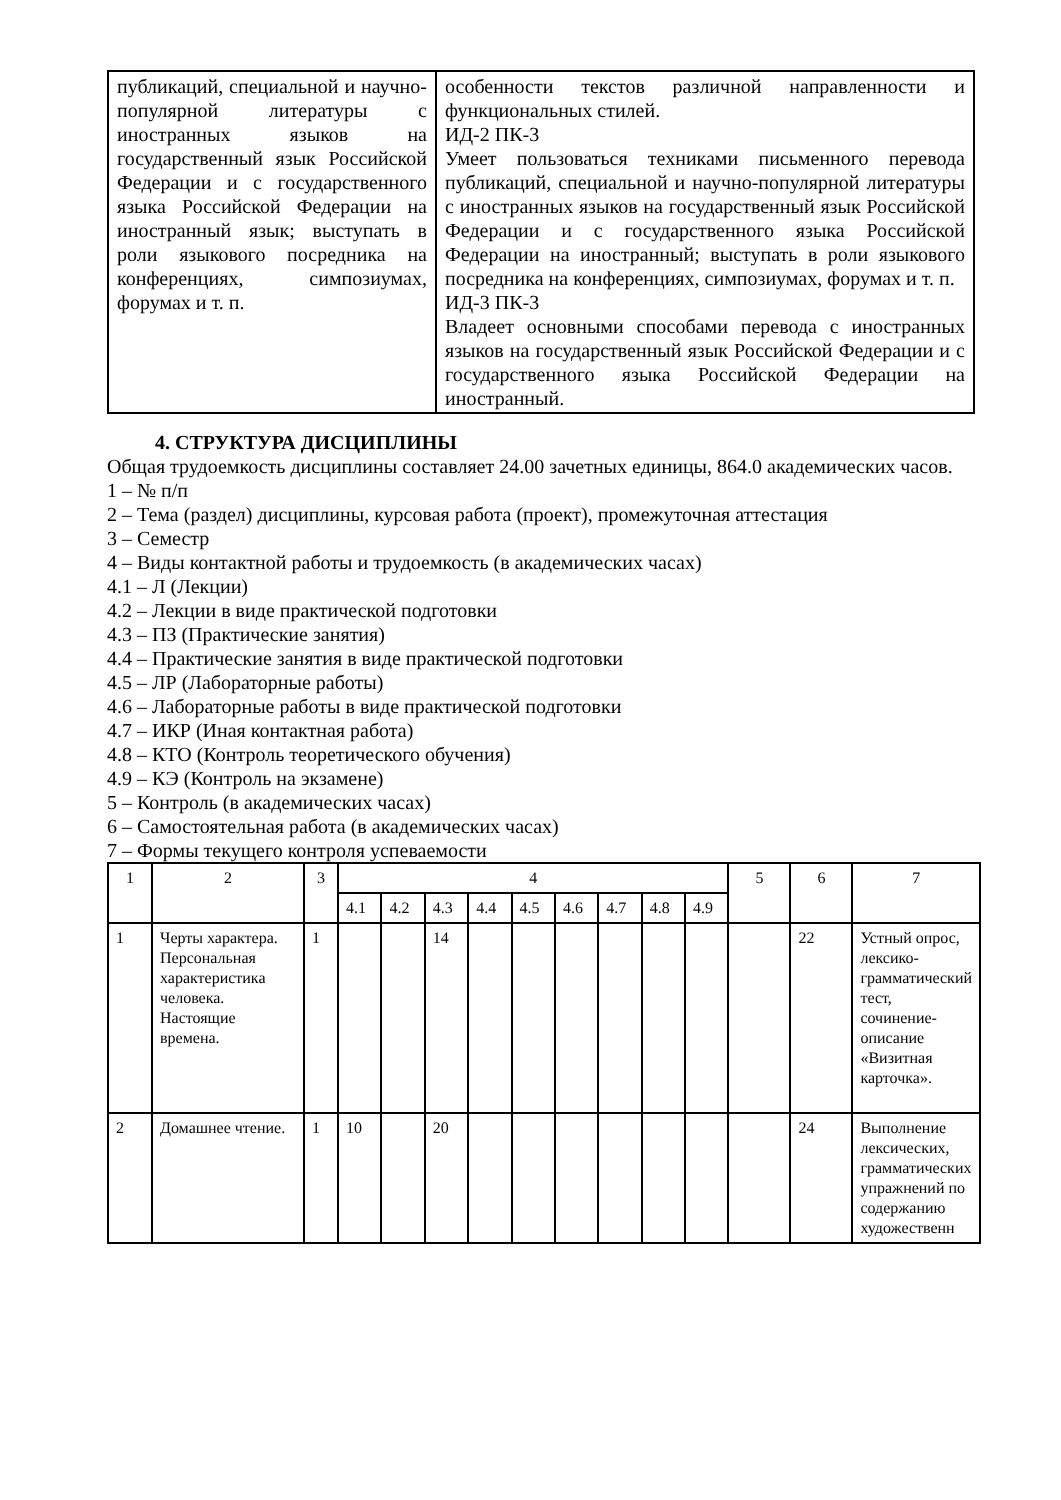| публикаций, специальной и научно- популярной литературы с иностранных языков на государственный язык Российской Федерации и с государственного языка Российской Федерации на иностранный язык; выступать в роли языкового посредника на конференциях, симпозиумах, форумах и т. п. | особенности текстов различной направленности и функциональных стилей. ИД-2 ПК-3 Умеет пользоваться техниками письменного перевода публикаций, специальной и научно-популярной литературы с иностранных языков на государственный язык Российской Федерации и с государственного языка Российской Федерации на иностранный; выступать в роли языкового посредника на конференциях, симпозиумах, форумах и т. п. ИД-3 ПК-3 Владеет основными способами перевода с иностранных языков на государственный язык Российской Федерации и с государственного языка Российской Федерации на иностранный. |
4. СТРУКТУРА ДИСЦИПЛИНЫ
Общая трудоемкость дисциплины составляет 24.00 зачетных единицы, 864.0 академических часов.
1 – № п/п
2 – Тема (раздел) дисциплины, курсовая работа (проект), промежуточная аттестация
3 – Семестр
4 – Виды контактной работы и трудоемкость (в академических часах)
4.1 – Л (Лекции)
4.2 – Лекции в виде практической подготовки
4.3 – ПЗ (Практические занятия)
4.4 – Практические занятия в виде практической подготовки
4.5 – ЛР (Лабораторные работы)
4.6 – Лабораторные работы в виде практической подготовки
4.7 – ИКР (Иная контактная работа)
4.8 – КТО (Контроль теоретического обучения)
4.9 – КЭ (Контроль на экзамене)
5 – Контроль (в академических часах)
6 – Самостоятельная работа (в академических часах)
7 – Формы текущего контроля успеваемости
| 1 | 2 | 3 | 4 | | | | | | | | | 5 | 6 | 7 |
| --- | --- | --- | --- | --- | --- | --- | --- | --- | --- | --- | --- | --- | --- | --- |
| | | | 4.1 | 4.2 | 4.3 | 4.4 | 4.5 | 4.6 | 4.7 | 4.8 | 4.9 | | | |
| 1 | Черты характера. Персональная характеристика человека. Настоящие времена. | 1 | | | 14 | | | | | | | | 22 | Устный опрос, лексико-грамматический тест, сочинение-описание «Визитная карточка». |
| 2 | Домашнее чтение. | 1 | 10 | | 20 | | | | | | | | 24 | Выполнение лексических, грамматических упражнений по содержанию художественн |